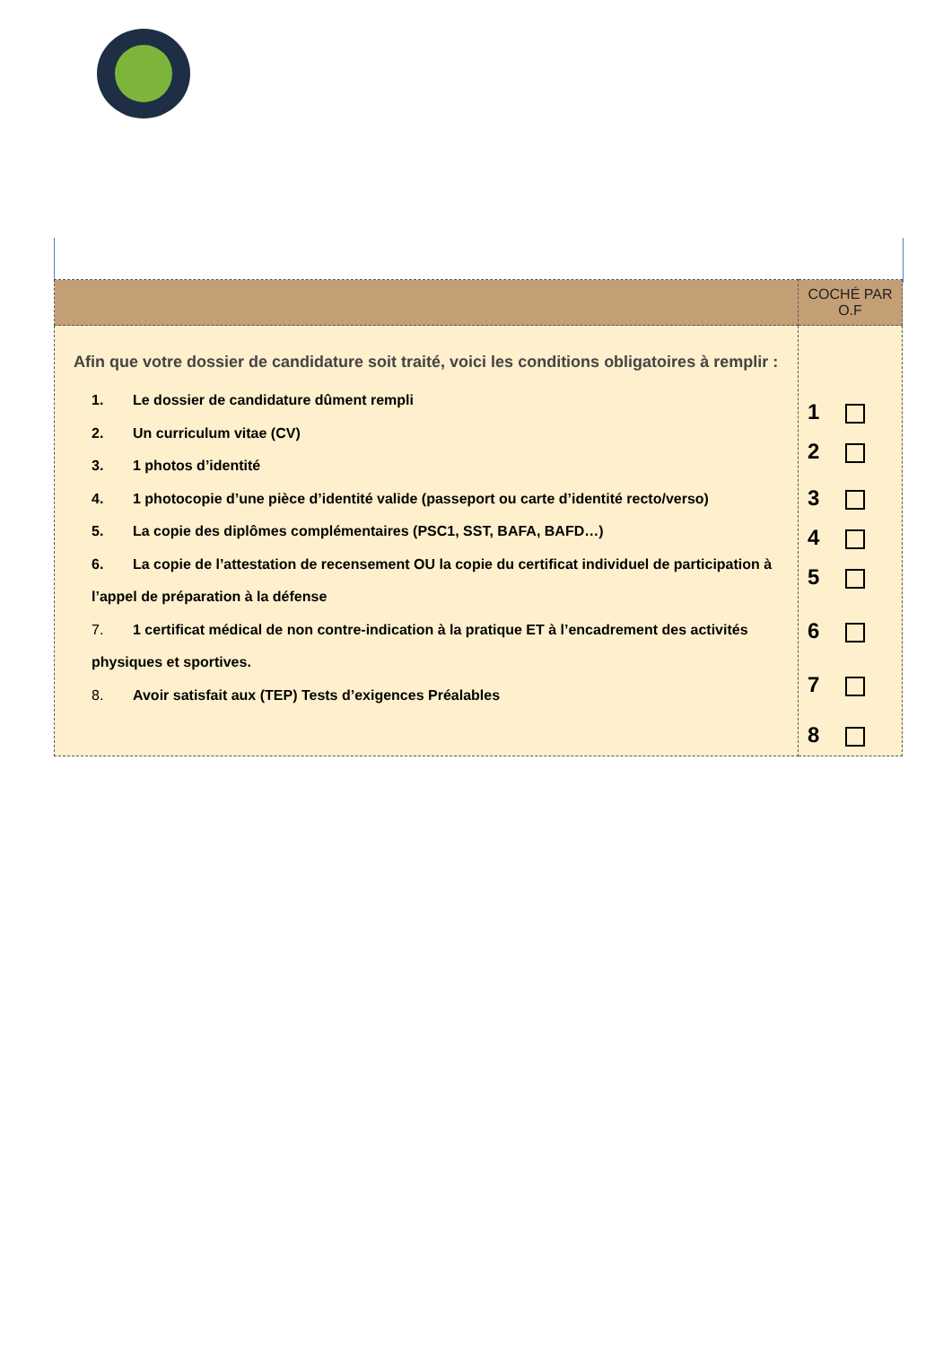| | COCHÉ PAR O.F |
| --- | --- |
| Afin que votre dossier de candidature soit traité, voici les conditions obligatoires à remplir : 1. Le dossier de candidature dûment rempli 2. Un curriculum vitae (CV) 3. 1 photos d’identité 4. 1 photocopie d’une pièce d’identité valide (passeport ou carte d’identité recto/verso) 5. La copie des diplômes complémentaires (PSC1, SST, BAFA, BAFD…) 6. La copie de l’attestation de recensement OU la copie du certificat individuel de participation à l’appel de préparation à la défense 7. 1 certificat médical de non contre-indication à la pratique ET à l’encadrement des activités physiques et sportives. 8. Avoir satisfait aux (TEP) Tests d’exigences Préalables | 1 2 3 4 5 6 7 8 |